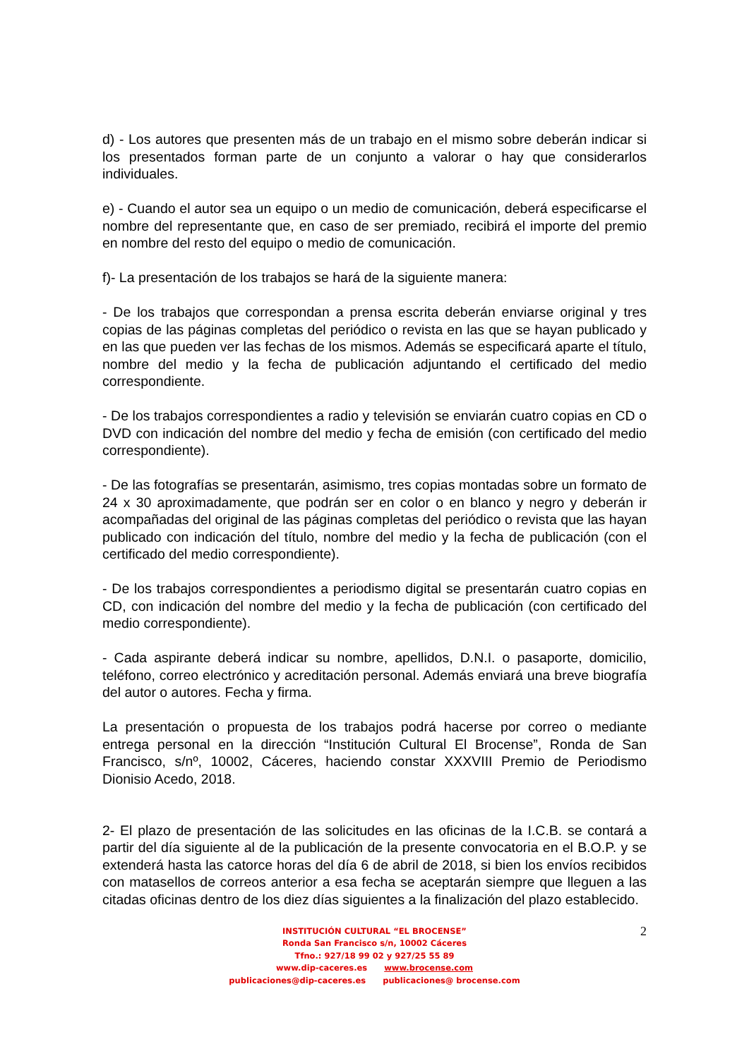d) - Los autores que presenten más de un trabajo en el mismo sobre deberán indicar si los presentados forman parte de un conjunto a valorar o hay que considerarlos individuales.
e) - Cuando el autor sea un equipo o un medio de comunicación, deberá especificarse el nombre del representante que, en caso de ser premiado, recibirá el importe del premio en nombre del resto del equipo o medio de comunicación.
f)- La presentación de los trabajos se hará de la siguiente manera:
- De los trabajos que correspondan a prensa escrita deberán enviarse original y tres copias de las páginas completas del periódico o revista en las que se hayan publicado y en las que pueden ver las fechas de los mismos. Además se especificará aparte el título, nombre del medio y la fecha de publicación adjuntando el certificado del medio correspondiente.
- De los trabajos correspondientes a radio y televisión se enviarán cuatro copias en CD o DVD con indicación del nombre del medio y fecha de emisión (con certificado del medio correspondiente).
- De las fotografías se presentarán, asimismo, tres copias montadas sobre un formato de 24 x 30 aproximadamente, que podrán ser en color o en blanco y negro y deberán ir acompañadas del original de las páginas completas del periódico o revista que las hayan publicado con indicación del título, nombre del medio y la fecha de publicación (con el certificado del medio correspondiente).
- De los trabajos correspondientes a periodismo digital se presentarán cuatro copias en CD, con indicación del nombre del medio y la fecha de publicación (con certificado del medio correspondiente).
- Cada aspirante deberá indicar su nombre, apellidos, D.N.I. o pasaporte, domicilio, teléfono, correo electrónico y acreditación personal. Además enviará una breve biografía del autor o autores. Fecha y firma.
La presentación o propuesta de los trabajos podrá hacerse por correo o mediante entrega personal en la dirección “Institución Cultural El Brocense”, Ronda de San Francisco, s/nº, 10002, Cáceres, haciendo constar XXXVIII Premio de Periodismo Dionisio Acedo, 2018.
2- El plazo de presentación de las solicitudes en las oficinas de la I.C.B. se contará a partir del día siguiente al de la publicación de la presente convocatoria en el B.O.P. y se extenderá hasta las catorce horas del día 6 de abril de 2018, si bien los envíos recibidos con matasellos de correos anterior a esa fecha se aceptarán siempre que lleguen a las citadas oficinas dentro de los diez días siguientes a la finalización del plazo establecido.
2
INSTITUCIÓN CULTURAL “EL BROCENSE”
Ronda San Francisco s/n, 10002 Cáceres
Tfno.: 927/18 99 02 y 927/25 55 89
www.dip-caceres.es www.brocense.com
publicaciones@dip-caceres.es publicaciones@ brocense.com